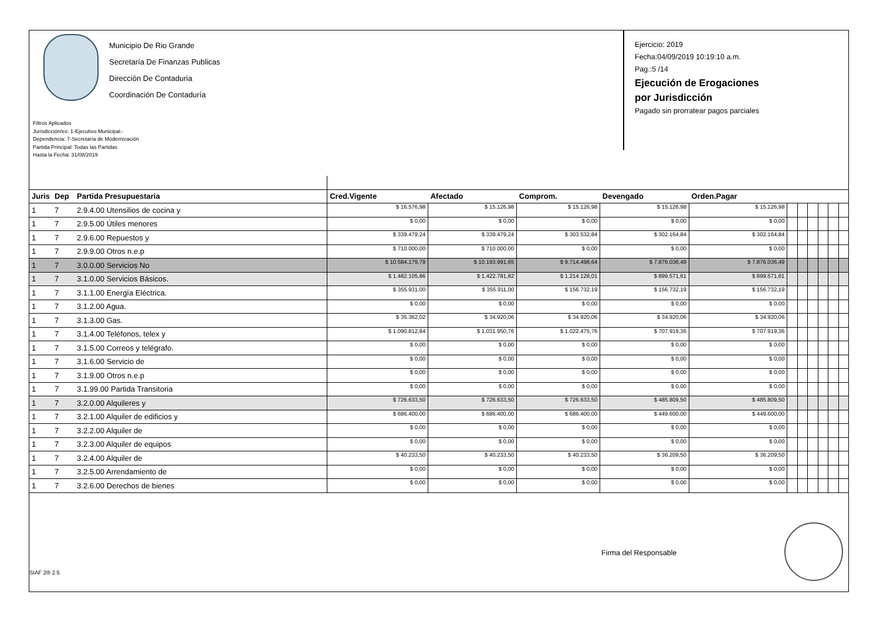Municipio De Rio Grande
Secretaría De Finanzas Publicas
Dirección De Contaduria
Coordinación De Contaduría
Ejercicio: 2019
Fecha:04/09/2019 10:19:10 a.m.
Pag.:5 /14
Ejecución de Erogaciones
por Jurisdicción
Pagado sin prorratear pagos parciales
Filtros Aplicados
Jurisdicción/es: 1-Ejecutivo Municipal.-
Dependencia: 7-Secretaría de Modernización
Partida Principal: Todas las Partidas
Hasta la Fecha: 31/08/2019
| Juris | Dep | Partida Presupuestaria | Cred.Vigente | Afectado | Comprom. | Devengado | Orden.Pagar | | | | | | |
| --- | --- | --- | --- | --- | --- | --- | --- | --- | --- | --- | --- | --- | --- |
| 1 | 7 | 2.9.4.00 Utensilios de cocina y | $ 16.576,98 | $ 15.126,98 | $ 15.126,98 | $ 15.126,98 | $ 15.126,98 | | | | | | |
| 1 | 7 | 2.9.5.00 Útiles menores | $ 0,00 | $ 0,00 | $ 0,00 | $ 0,00 | $ 0,00 | | | | | | |
| 1 | 7 | 2.9.6.00 Repuestos y | $ 339.479,24 | $ 339.479,24 | $ 303.532,84 | $ 302.164,84 | $ 302.164,84 | | | | | | |
| 1 | 7 | 2.9.9.00 Otros n.e.p | $ 710.000,00 | $ 710.000,00 | $ 0,00 | $ 0,00 | $ 0,00 | | | | | | |
| 1 | 7 | 3.0.0.00 Servicios No | $ 10.584.179,79 | $ 10.193.991,65 | $ 9.714.498,64 | $ 7.876.036,49 | $ 7.876.036,49 | | | | | | |
| 1 | 7 | 3.1.0.00 Servicios Básicos. | $ 1.482.105,86 | $ 1.422.781,82 | $ 1.214.128,01 | $ 899.571,61 | $ 899.571,61 | | | | | | |
| 1 | 7 | 3.1.1.00 Energía Eléctrica. | $ 355.931,00 | $ 355.911,00 | $ 156.732,19 | $ 156.732,19 | $ 156.732,19 | | | | | | |
| 1 | 7 | 3.1.2.00 Agua. | $ 0,00 | $ 0,00 | $ 0,00 | $ 0,00 | $ 0,00 | | | | | | |
| 1 | 7 | 3.1.3.00 Gas. | $ 35.362,02 | $ 34.920,06 | $ 34.920,06 | $ 34.920,06 | $ 34.920,06 | | | | | | |
| 1 | 7 | 3.1.4.00 Teléfonos, telex y | $ 1.090.812,84 | $ 1.031.950,76 | $ 1.022.475,76 | $ 707.919,36 | $ 707.919,36 | | | | | | |
| 1 | 7 | 3.1.5.00 Correos y telégrafo. | $ 0,00 | $ 0,00 | $ 0,00 | $ 0,00 | $ 0,00 | | | | | | |
| 1 | 7 | 3.1.6.00 Servicio de | $ 0,00 | $ 0,00 | $ 0,00 | $ 0,00 | $ 0,00 | | | | | | |
| 1 | 7 | 3.1.9.00 Otros n.e.p | $ 0,00 | $ 0,00 | $ 0,00 | $ 0,00 | $ 0,00 | | | | | | |
| 1 | 7 | 3.1.99.00 Partida Transitoria | $ 0,00 | $ 0,00 | $ 0,00 | $ 0,00 | $ 0,00 | | | | | | |
| 1 | 7 | 3.2.0.00 Alquileres y | $ 726.633,50 | $ 726.633,50 | $ 726.633,50 | $ 485.809,50 | $ 485.809,50 | | | | | | |
| 1 | 7 | 3.2.1.00 Alquiler de edificios y | $ 686.400,00 | $ 686.400,00 | $ 686.400,00 | $ 449.600,00 | $ 449.600,00 | | | | | | |
| 1 | 7 | 3.2.2.00 Alquiler de | $ 0,00 | $ 0,00 | $ 0,00 | $ 0,00 | $ 0,00 | | | | | | |
| 1 | 7 | 3.2.3.00 Alquiler de equipos | $ 0,00 | $ 0,00 | $ 0,00 | $ 0,00 | $ 0,00 | | | | | | |
| 1 | 7 | 3.2.4.00 Alquiler de | $ 40.233,50 | $ 40.233,50 | $ 40.233,50 | $ 36.209,50 | $ 36.209,50 | | | | | | |
| 1 | 7 | 3.2.5.00 Arrendamiento de | $ 0,00 | $ 0,00 | $ 0,00 | $ 0,00 | $ 0,00 | | | | | | |
| 1 | 7 | 3.2.6.00 Derechos de bienes | $ 0,00 | $ 0,00 | $ 0,00 | $ 0,00 | $ 0,00 | | | | | | |
Firma del Responsable
SIAF 2® 2.5